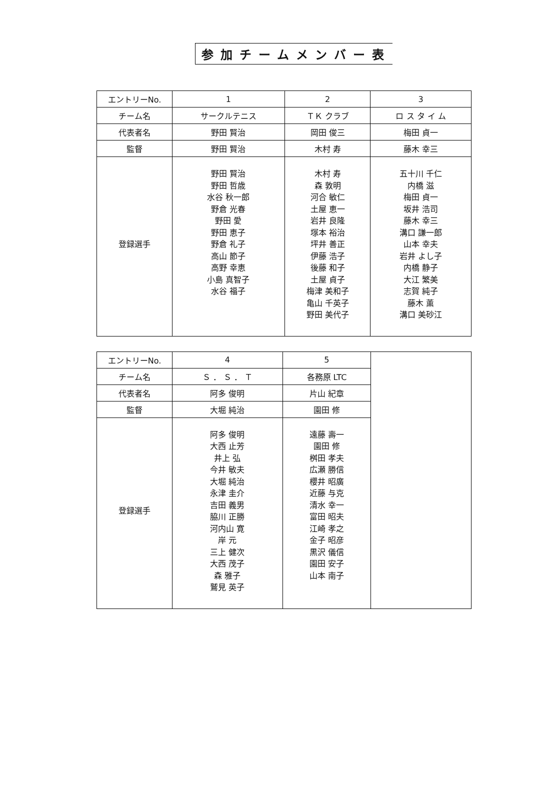参加チームメンバー表
| エントリーNo. | 1 | 2 | 3 |
| --- | --- | --- | --- |
| チーム名 | サークルテニス | ＴＫ クラブ | ロ ス タ イ ム |
| 代表者名 | 野田 賢治 | 岡田 俊三 | 梅田 貞一 |
| 監督 | 野田 賢治 | 木村 寿 | 藤木 幸三 |
| 登録選手 | 野田 賢治 野田 哲歳 水谷 秋一郎 野倉 光春 野田 愛 野田 恵子 野倉 礼子 高山 節子 高野 幸恵 小島 真智子 水谷 福子 | 木村 寿 森 敦明 河合 敏仁 土屋 恵一 岩井 良隆 塚本 裕治 坪井 善正 伊藤 浩子 後藤 和子 土屋 貞子 梅津 美和子 亀山 千英子 野田 美代子 | 五十川 千仁 内橋 滋 梅田 貞一 坂井 浩司 藤木 幸三 溝口 謙一郎 山本 幸夫 岩井 よし子 内橋 静子 大江 繁美 志賀 純子 藤木 薫 溝口 美砂江 |
| エントリーNo. | 4 | 5 | |
| チーム名 | Ｓ ． Ｓ ． Ｔ | 各務原 LTC | |
| 代表者名 | 阿多 俊明 | 片山 紀章 | |
| 監督 | 大堀 純治 | 園田 修 | |
| 登録選手 | 阿多 俊明 大西 止芳 井上 弘 今井 敏夫 大堀 純治 永津 圭介 吉田 義男 脇川 正勝 河内山 寛 岸 元 三上 健次 大西 茂子 森 雅子 鷲見 英子 | 遠藤 壽一 園田 修 桝田 孝夫 広瀬 勝信 櫻井 昭廣 近藤 与克 清水 幸一 富田 昭夫 江崎 孝之 金子 昭彦 黒沢 儀信 園田 安子 山本 南子 | |